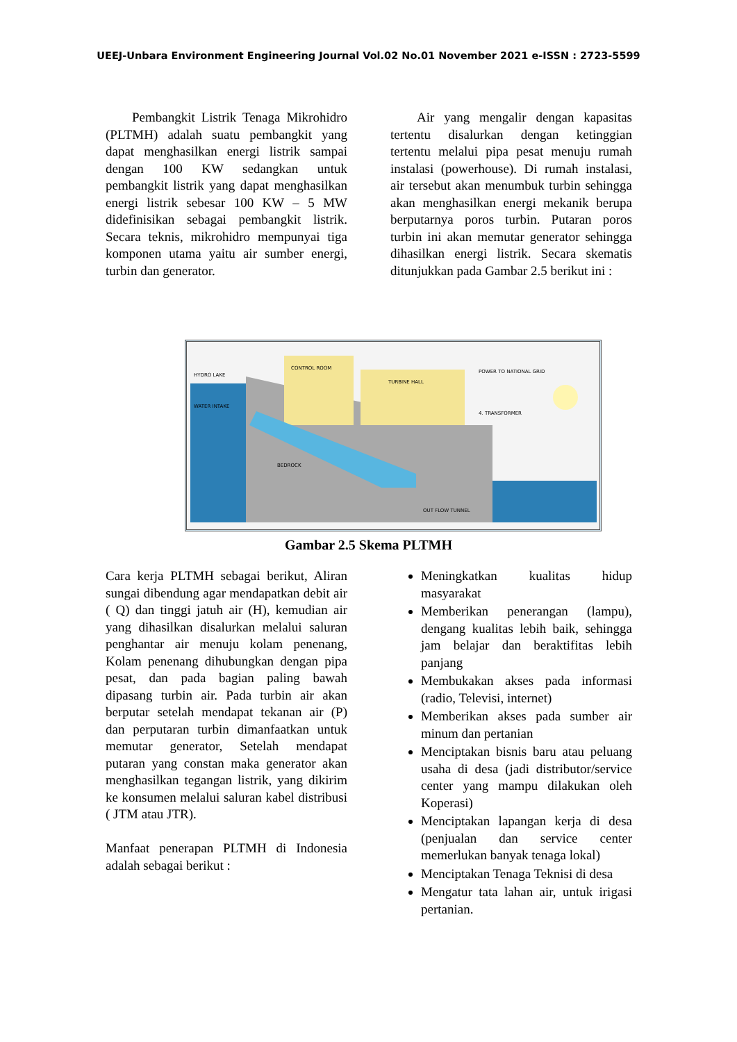UEEJ-Unbara Environment Engineering Journal Vol.02 No.01 November 2021 e-ISSN : 2723-5599
Pembangkit Listrik Tenaga Mikrohidro (PLTMH) adalah suatu pembangkit yang dapat menghasilkan energi listrik sampai dengan 100 KW sedangkan untuk pembangkit listrik yang dapat menghasilkan energi listrik sebesar 100 KW – 5 MW didefinisikan sebagai pembangkit listrik. Secara teknis, mikrohidro mempunyai tiga komponen utama yaitu air sumber energi, turbin dan generator.
Air yang mengalir dengan kapasitas tertentu disalurkan dengan ketinggian tertentu melalui pipa pesat menuju rumah instalasi (powerhouse). Di rumah instalasi, air tersebut akan menumbuk turbin sehingga akan menghasilkan energi mekanik berupa berputarnya poros turbin. Putaran poros turbin ini akan memutar generator sehingga dihasilkan energi listrik. Secara skematis ditunjukkan pada Gambar 2.5 berikut ini :
HYDRO LAKE
CONTROL ROOM
TURBINE HALL
POWER TO NATIONAL GRID
4. TRANSFORMER
WATER INTAKE
BEDROCK
OUT FLOW TUNNEL
Gambar 2.5 Skema PLTMH
Cara kerja PLTMH sebagai berikut, Aliran sungai dibendung agar mendapatkan debit air ( Q) dan tinggi jatuh air (H), kemudian air yang dihasilkan disalurkan melalui saluran penghantar air menuju kolam penenang, Kolam penenang dihubungkan dengan pipa pesat, dan pada bagian paling bawah dipasang turbin air. Pada turbin air akan berputar setelah mendapat tekanan air (P) dan perputaran turbin dimanfaatkan untuk memutar generator, Setelah mendapat putaran yang constan maka generator akan menghasilkan tegangan listrik, yang dikirim ke konsumen melalui saluran kabel distribusi ( JTM atau JTR).
Manfaat penerapan PLTMH di Indonesia adalah sebagai berikut :
Meningkatkan kualitas hidup masyarakat
Memberikan penerangan (lampu), dengang kualitas lebih baik, sehingga jam belajar dan beraktifitas lebih panjang
Membukakan akses pada informasi (radio, Televisi, internet)
Memberikan akses pada sumber air minum dan pertanian
Menciptakan bisnis baru atau peluang usaha di desa (jadi distributor/service center yang mampu dilakukan oleh Koperasi)
Menciptakan lapangan kerja di desa (penjualan dan service center memerlukan banyak tenaga lokal)
Menciptakan Tenaga Teknisi di desa
Mengatur tata lahan air, untuk irigasi pertanian.